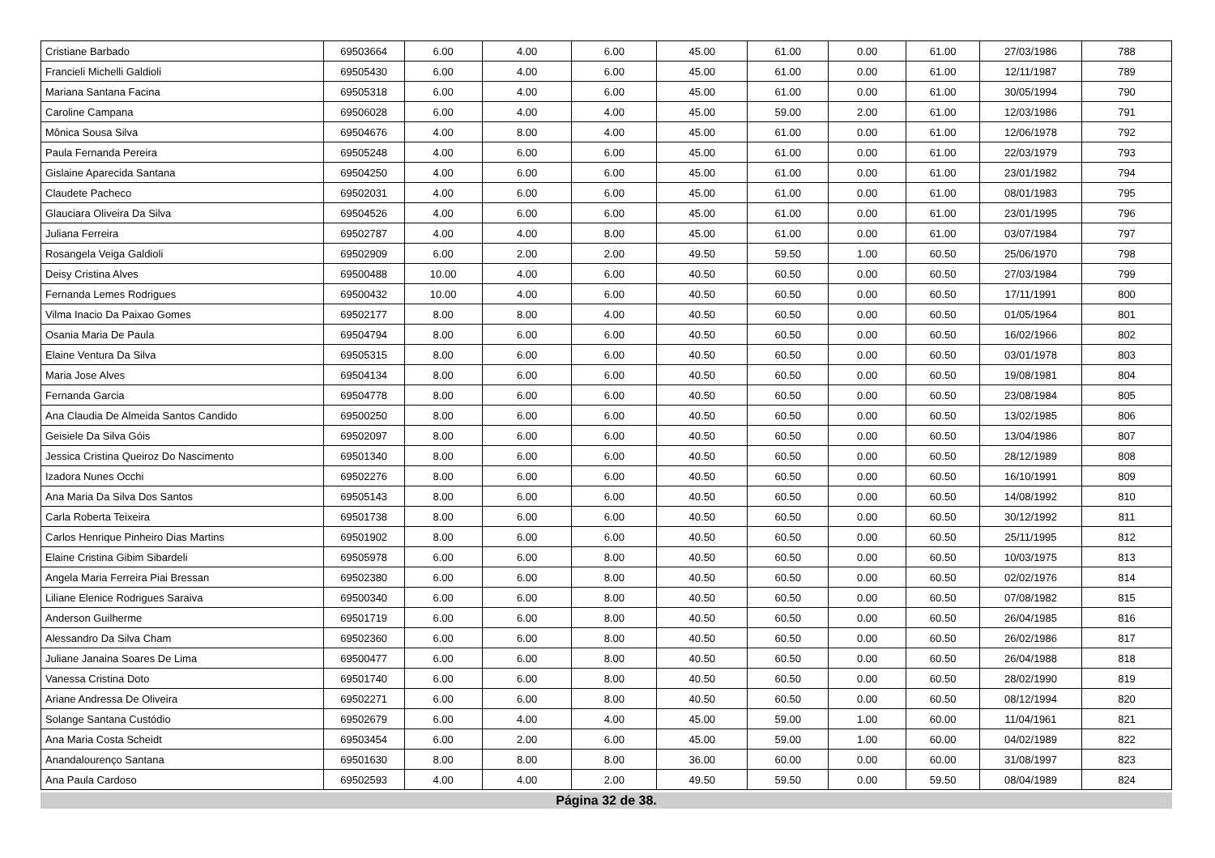| Cristiane Barbado | 69503664 | 6.00 | 4.00 | 6.00 | 45.00 | 61.00 | 0.00 | 61.00 | 27/03/1986 | 788 |
| Francieli Michelli Galdioli | 69505430 | 6.00 | 4.00 | 6.00 | 45.00 | 61.00 | 0.00 | 61.00 | 12/11/1987 | 789 |
| Mariana Santana Facina | 69505318 | 6.00 | 4.00 | 6.00 | 45.00 | 61.00 | 0.00 | 61.00 | 30/05/1994 | 790 |
| Caroline Campana | 69506028 | 6.00 | 4.00 | 4.00 | 45.00 | 59.00 | 2.00 | 61.00 | 12/03/1986 | 791 |
| Mônica Sousa Silva | 69504676 | 4.00 | 8.00 | 4.00 | 45.00 | 61.00 | 0.00 | 61.00 | 12/06/1978 | 792 |
| Paula Fernanda Pereira | 69505248 | 4.00 | 6.00 | 6.00 | 45.00 | 61.00 | 0.00 | 61.00 | 22/03/1979 | 793 |
| Gislaine Aparecida Santana | 69504250 | 4.00 | 6.00 | 6.00 | 45.00 | 61.00 | 0.00 | 61.00 | 23/01/1982 | 794 |
| Claudete Pacheco | 69502031 | 4.00 | 6.00 | 6.00 | 45.00 | 61.00 | 0.00 | 61.00 | 08/01/1983 | 795 |
| Glauciara Oliveira Da Silva | 69504526 | 4.00 | 6.00 | 6.00 | 45.00 | 61.00 | 0.00 | 61.00 | 23/01/1995 | 796 |
| Juliana Ferreira | 69502787 | 4.00 | 4.00 | 8.00 | 45.00 | 61.00 | 0.00 | 61.00 | 03/07/1984 | 797 |
| Rosangela Veiga Galdioli | 69502909 | 6.00 | 2.00 | 2.00 | 49.50 | 59.50 | 1.00 | 60.50 | 25/06/1970 | 798 |
| Deisy Cristina Alves | 69500488 | 10.00 | 4.00 | 6.00 | 40.50 | 60.50 | 0.00 | 60.50 | 27/03/1984 | 799 |
| Fernanda Lemes Rodrigues | 69500432 | 10.00 | 4.00 | 6.00 | 40.50 | 60.50 | 0.00 | 60.50 | 17/11/1991 | 800 |
| Vilma Inacio Da Paixao Gomes | 69502177 | 8.00 | 8.00 | 4.00 | 40.50 | 60.50 | 0.00 | 60.50 | 01/05/1964 | 801 |
| Osania Maria De Paula | 69504794 | 8.00 | 6.00 | 6.00 | 40.50 | 60.50 | 0.00 | 60.50 | 16/02/1966 | 802 |
| Elaine Ventura Da Silva | 69505315 | 8.00 | 6.00 | 6.00 | 40.50 | 60.50 | 0.00 | 60.50 | 03/01/1978 | 803 |
| Maria Jose Alves | 69504134 | 8.00 | 6.00 | 6.00 | 40.50 | 60.50 | 0.00 | 60.50 | 19/08/1981 | 804 |
| Fernanda Garcia | 69504778 | 8.00 | 6.00 | 6.00 | 40.50 | 60.50 | 0.00 | 60.50 | 23/08/1984 | 805 |
| Ana Claudia De Almeida Santos Candido | 69500250 | 8.00 | 6.00 | 6.00 | 40.50 | 60.50 | 0.00 | 60.50 | 13/02/1985 | 806 |
| Geisiele Da Silva Góis | 69502097 | 8.00 | 6.00 | 6.00 | 40.50 | 60.50 | 0.00 | 60.50 | 13/04/1986 | 807 |
| Jessica Cristina Queiroz Do Nascimento | 69501340 | 8.00 | 6.00 | 6.00 | 40.50 | 60.50 | 0.00 | 60.50 | 28/12/1989 | 808 |
| Izadora Nunes Occhi | 69502276 | 8.00 | 6.00 | 6.00 | 40.50 | 60.50 | 0.00 | 60.50 | 16/10/1991 | 809 |
| Ana Maria Da Silva Dos Santos | 69505143 | 8.00 | 6.00 | 6.00 | 40.50 | 60.50 | 0.00 | 60.50 | 14/08/1992 | 810 |
| Carla Roberta Teixeira | 69501738 | 8.00 | 6.00 | 6.00 | 40.50 | 60.50 | 0.00 | 60.50 | 30/12/1992 | 811 |
| Carlos Henrique Pinheiro Dias Martins | 69501902 | 8.00 | 6.00 | 6.00 | 40.50 | 60.50 | 0.00 | 60.50 | 25/11/1995 | 812 |
| Elaine Cristina Gibim Sibardeli | 69505978 | 6.00 | 6.00 | 8.00 | 40.50 | 60.50 | 0.00 | 60.50 | 10/03/1975 | 813 |
| Angela Maria Ferreira Piai Bressan | 69502380 | 6.00 | 6.00 | 8.00 | 40.50 | 60.50 | 0.00 | 60.50 | 02/02/1976 | 814 |
| Liliane Elenice Rodrigues Saraiva | 69500340 | 6.00 | 6.00 | 8.00 | 40.50 | 60.50 | 0.00 | 60.50 | 07/08/1982 | 815 |
| Anderson Guilherme | 69501719 | 6.00 | 6.00 | 8.00 | 40.50 | 60.50 | 0.00 | 60.50 | 26/04/1985 | 816 |
| Alessandro Da Silva Cham | 69502360 | 6.00 | 6.00 | 8.00 | 40.50 | 60.50 | 0.00 | 60.50 | 26/02/1986 | 817 |
| Juliane Janaina Soares De Lima | 69500477 | 6.00 | 6.00 | 8.00 | 40.50 | 60.50 | 0.00 | 60.50 | 26/04/1988 | 818 |
| Vanessa Cristina Doto | 69501740 | 6.00 | 6.00 | 8.00 | 40.50 | 60.50 | 0.00 | 60.50 | 28/02/1990 | 819 |
| Ariane Andressa De Oliveira | 69502271 | 6.00 | 6.00 | 8.00 | 40.50 | 60.50 | 0.00 | 60.50 | 08/12/1994 | 820 |
| Solange Santana Custódio | 69502679 | 6.00 | 4.00 | 4.00 | 45.00 | 59.00 | 1.00 | 60.00 | 11/04/1961 | 821 |
| Ana Maria Costa Scheidt | 69503454 | 6.00 | 2.00 | 6.00 | 45.00 | 59.00 | 1.00 | 60.00 | 04/02/1989 | 822 |
| Anandalourenço Santana | 69501630 | 8.00 | 8.00 | 8.00 | 36.00 | 60.00 | 0.00 | 60.00 | 31/08/1997 | 823 |
| Ana Paula Cardoso | 69502593 | 4.00 | 4.00 | 2.00 | 49.50 | 59.50 | 0.00 | 59.50 | 08/04/1989 | 824 |
Página 32 de 38.